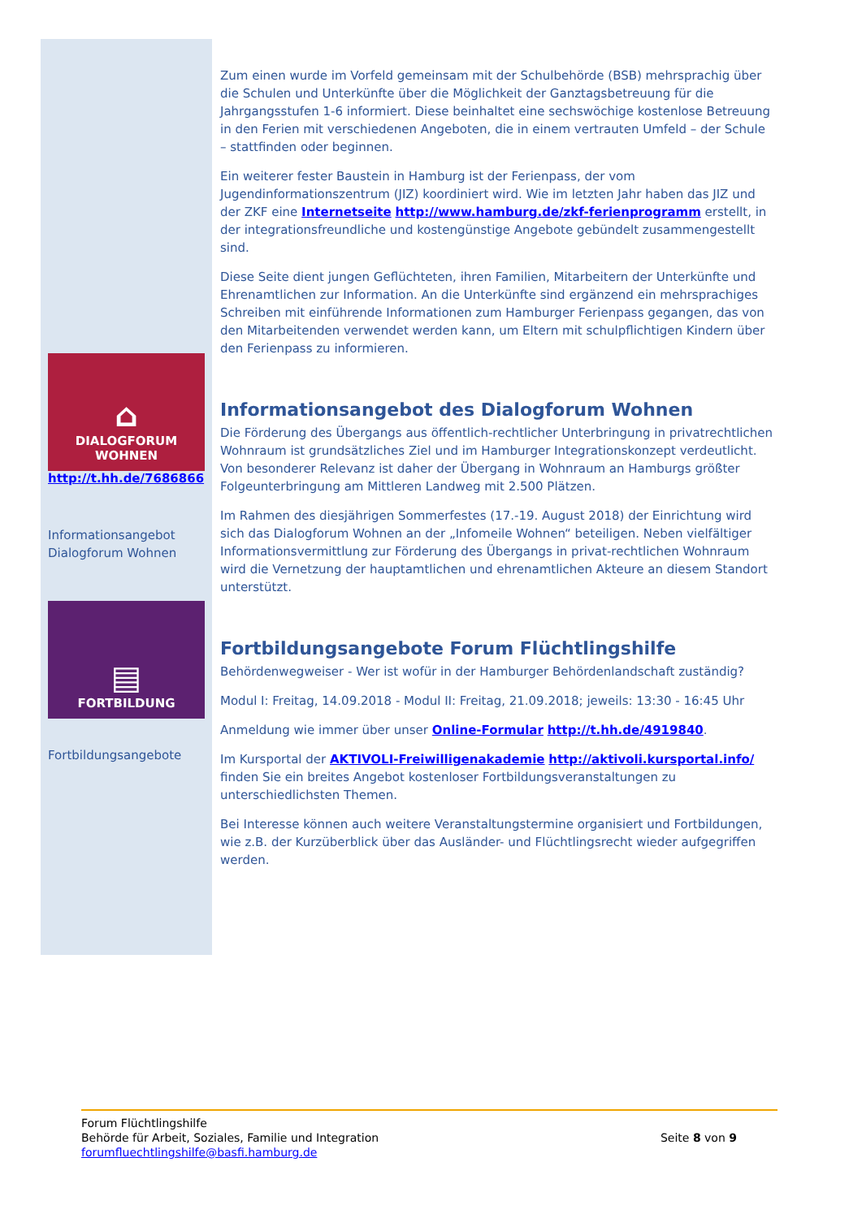⌂
DIALOGFORUM
WOHNEN
http://t.hh.de/7686866
Informationsangebot Dialogforum Wohnen
▤
FORTBILDUNG
Fortbildungsangebote
Zum einen wurde im Vorfeld gemeinsam mit der Schulbehörde (BSB) mehrsprachig über die Schulen und Unterkünfte über die Möglichkeit der Ganztagsbetreuung für die Jahrgangsstufen 1-6 informiert. Diese beinhaltet eine sechswöchige kostenlose Betreuung in den Ferien mit verschiedenen Angeboten, die in einem vertrauten Umfeld – der Schule – stattfinden oder beginnen.
Ein weiterer fester Baustein in Hamburg ist der Ferienpass, der vom Jugendinformationszentrum (JIZ) koordiniert wird. Wie im letzten Jahr haben das JIZ und der ZKF eine Internetseite http://www.hamburg.de/zkf-ferienprogramm erstellt, in der integrationsfreundliche und kostengünstige Angebote gebündelt zusammengestellt sind.
Diese Seite dient jungen Geflüchteten, ihren Familien, Mitarbeitern der Unterkünfte und Ehrenamtlichen zur Information. An die Unterkünfte sind ergänzend ein mehrsprachiges Schreiben mit einführende Informationen zum Hamburger Ferienpass gegangen, das von den Mitarbeitenden verwendet werden kann, um Eltern mit schulpflichtigen Kindern über den Ferienpass zu informieren.
Informationsangebot des Dialogforum Wohnen
Die Förderung des Übergangs aus öffentlich-rechtlicher Unterbringung in privatrechtlichen Wohnraum ist grundsätzliches Ziel und im Hamburger Integrationskonzept verdeutlicht. Von besonderer Relevanz ist daher der Übergang in Wohnraum an Hamburgs größter Folgeunterbringung am Mittleren Landweg mit 2.500 Plätzen.
Im Rahmen des diesjährigen Sommerfestes (17.-19. August 2018) der Einrichtung wird sich das Dialogforum Wohnen an der „Infomeile Wohnen“ beteiligen. Neben vielfältiger Informationsvermittlung zur Förderung des Übergangs in privat-rechtlichen Wohnraum wird die Vernetzung der hauptamtlichen und ehrenamtlichen Akteure an diesem Standort unterstützt.
Fortbildungsangebote Forum Flüchtlingshilfe
Behördenwegweiser - Wer ist wofür in der Hamburger Behördenlandschaft zuständig?
Modul I: Freitag, 14.09.2018 - Modul II: Freitag, 21.09.2018; jeweils: 13:30 - 16:45 Uhr
Anmeldung wie immer über unser Online-Formular http://t.hh.de/4919840.
Im Kursportal der AKTIVOLI-Freiwilligenakademie http://aktivoli.kursportal.info/ finden Sie ein breites Angebot kostenloser Fortbildungsveranstaltungen zu unterschiedlichsten Themen.
Bei Interesse können auch weitere Veranstaltungstermine organisiert und Fortbildungen, wie z.B. der Kurzüberblick über das Ausländer- und Flüchtlingsrecht wieder aufgegriffen werden.
Forum Flüchtlingshilfe
Behörde für Arbeit, Soziales, Familie und Integration
forumfluechtlingshilfe@basfi.hamburg.de
Seite 8 von 9